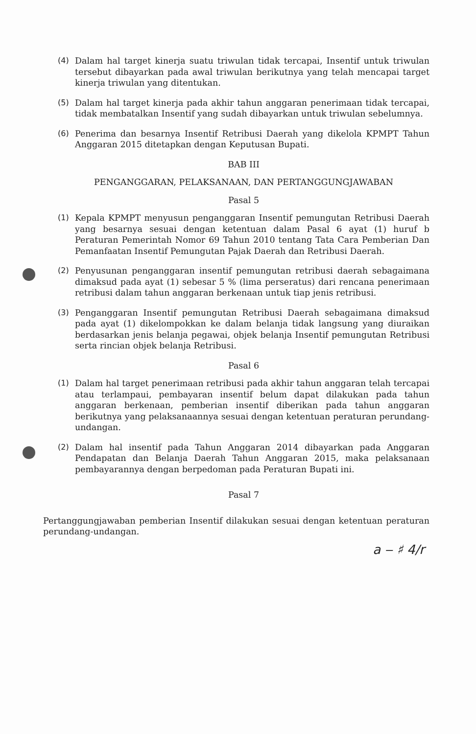(4) Dalam hal target kinerja suatu triwulan tidak tercapai, Insentif untuk triwulan tersebut dibayarkan pada awal triwulan berikutnya yang telah mencapai target kinerja triwulan yang ditentukan.
(5) Dalam hal target kinerja pada akhir tahun anggaran penerimaan tidak tercapai, tidak membatalkan Insentif yang sudah dibayarkan untuk triwulan sebelumnya.
(6) Penerima dan besarnya Insentif Retribusi Daerah yang dikelola KPMPT Tahun Anggaran 2015 ditetapkan dengan Keputusan Bupati.
BAB III
PENGANGGARAN, PELAKSANAAN, DAN PERTANGGUNGJAWABAN
Pasal 5
(1) Kepala KPMPT menyusun penganggaran Insentif pemungutan Retribusi Daerah yang besarnya sesuai dengan ketentuan dalam Pasal 6 ayat (1) huruf b Peraturan Pemerintah Nomor 69 Tahun 2010 tentang Tata Cara Pemberian Dan Pemanfaatan Insentif Pemungutan Pajak Daerah dan Retribusi Daerah.
(2) Penyusunan penganggaran insentif pemungutan retribusi daerah sebagaimana dimaksud pada ayat (1) sebesar 5 % (lima perseratus) dari rencana penerimaan retribusi dalam tahun anggaran berkenaan untuk tiap jenis retribusi.
(3) Penganggaran Insentif pemungutan Retribusi Daerah sebagaimana dimaksud pada ayat (1) dikelompokkan ke dalam belanja tidak langsung yang diuraikan berdasarkan jenis belanja pegawai, objek belanja Insentif pemungutan Retribusi serta rincian objek belanja Retribusi.
Pasal 6
(1) Dalam hal target penerimaan retribusi pada akhir tahun anggaran telah tercapai atau terlampaui, pembayaran insentif belum dapat dilakukan pada tahun anggaran berkenaan, pemberian insentif diberikan pada tahun anggaran berikutnya yang pelaksanaannya sesuai dengan ketentuan peraturan perundang-undangan.
(2) Dalam hal insentif pada Tahun Anggaran 2014 dibayarkan pada Anggaran Pendapatan dan Belanja Daerah Tahun Anggaran 2015, maka pelaksanaan pembayarannya dengan berpedoman pada Peraturan Bupati ini.
Pasal 7
Pertanggungjawaban pemberian Insentif dilakukan sesuai dengan ketentuan peraturan perundang-undangan.
a ‒ ♯ 4/r